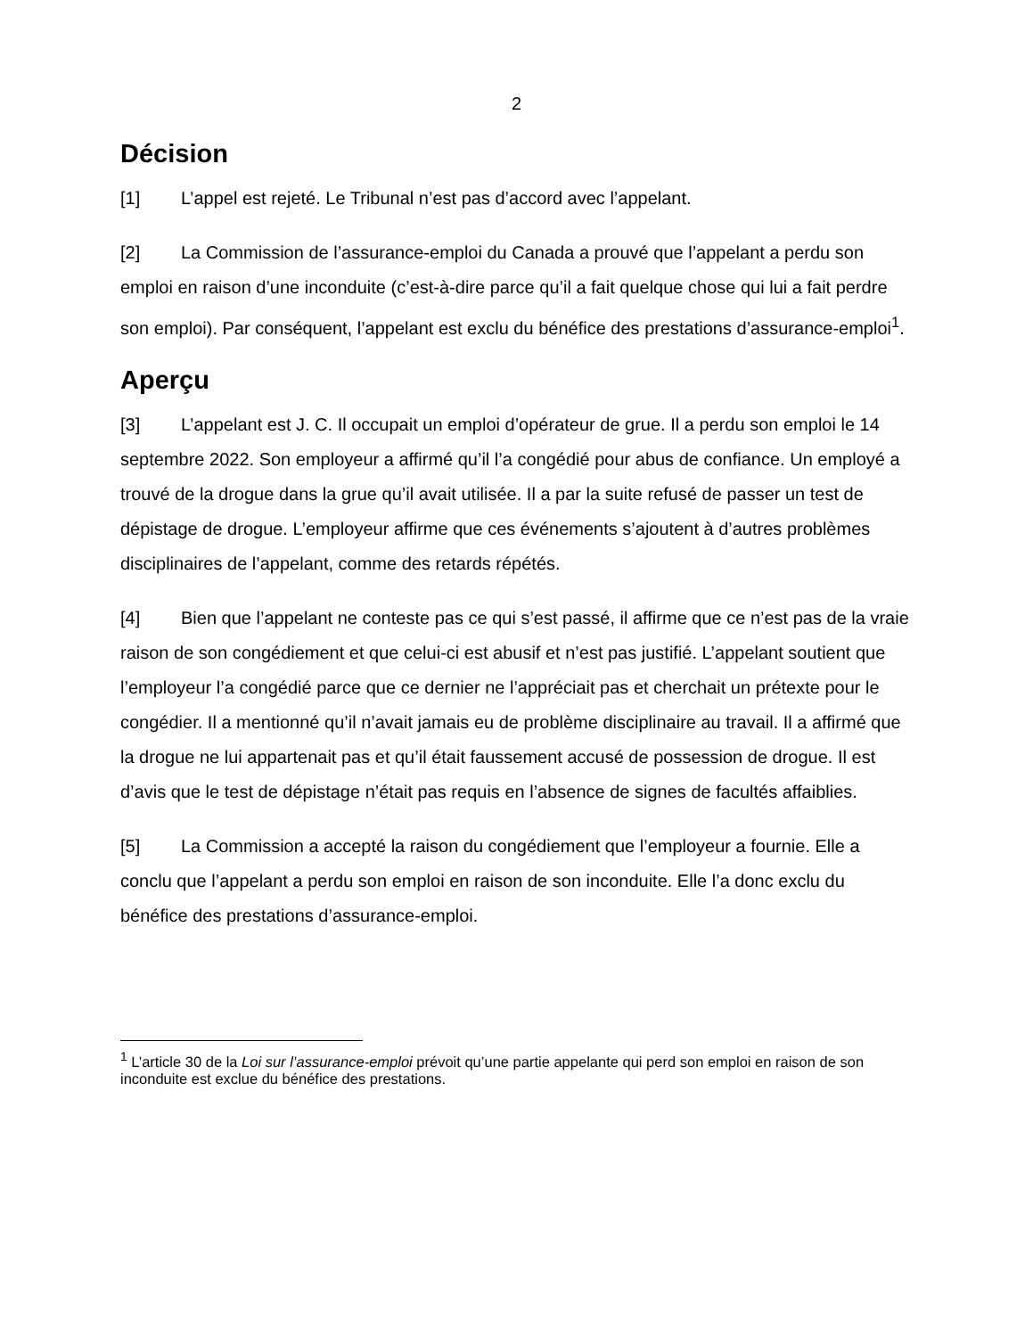2
Décision
[1] L’appel est rejeté. Le Tribunal n’est pas d’accord avec l’appelant.
[2] La Commission de l’assurance-emploi du Canada a prouvé que l’appelant a perdu son emploi en raison d’une inconduite (c’est-à-dire parce qu’il a fait quelque chose qui lui a fait perdre son emploi). Par conséquent, l’appelant est exclu du bénéfice des prestations d’assurance-emploi<sup>1</sup>.
Aperçu
[3] L’appelant est J. C. Il occupait un emploi d’opérateur de grue. Il a perdu son emploi le 14 septembre 2022. Son employeur a affirmé qu’il l’a congédié pour abus de confiance. Un employé a trouvé de la drogue dans la grue qu’il avait utilisée. Il a par la suite refusé de passer un test de dépistage de drogue. L’employeur affirme que ces événements s’ajoutent à d’autres problèmes disciplinaires de l’appelant, comme des retards répétés.
[4] Bien que l’appelant ne conteste pas ce qui s’est passé, il affirme que ce n’est pas de la vraie raison de son congédiement et que celui-ci est abusif et n’est pas justifié. L’appelant soutient que l’employeur l’a congédié parce que ce dernier ne l’appréciait pas et cherchait un prétexte pour le congédier. Il a mentionné qu’il n’avait jamais eu de problème disciplinaire au travail. Il a affirmé que la drogue ne lui appartenait pas et qu’il était faussement accusé de possession de drogue. Il est d’avis que le test de dépistage n’était pas requis en l’absence de signes de facultés affaiblies.
[5] La Commission a accepté la raison du congédiement que l’employeur a fournie. Elle a conclu que l’appelant a perdu son emploi en raison de son inconduite. Elle l’a donc exclu du bénéfice des prestations d’assurance-emploi.
<sup>1</sup> L’article 30 de la Loi sur l’assurance-emploi prévoit qu’une partie appelante qui perd son emploi en raison de son inconduite est exclue du bénéfice des prestations.